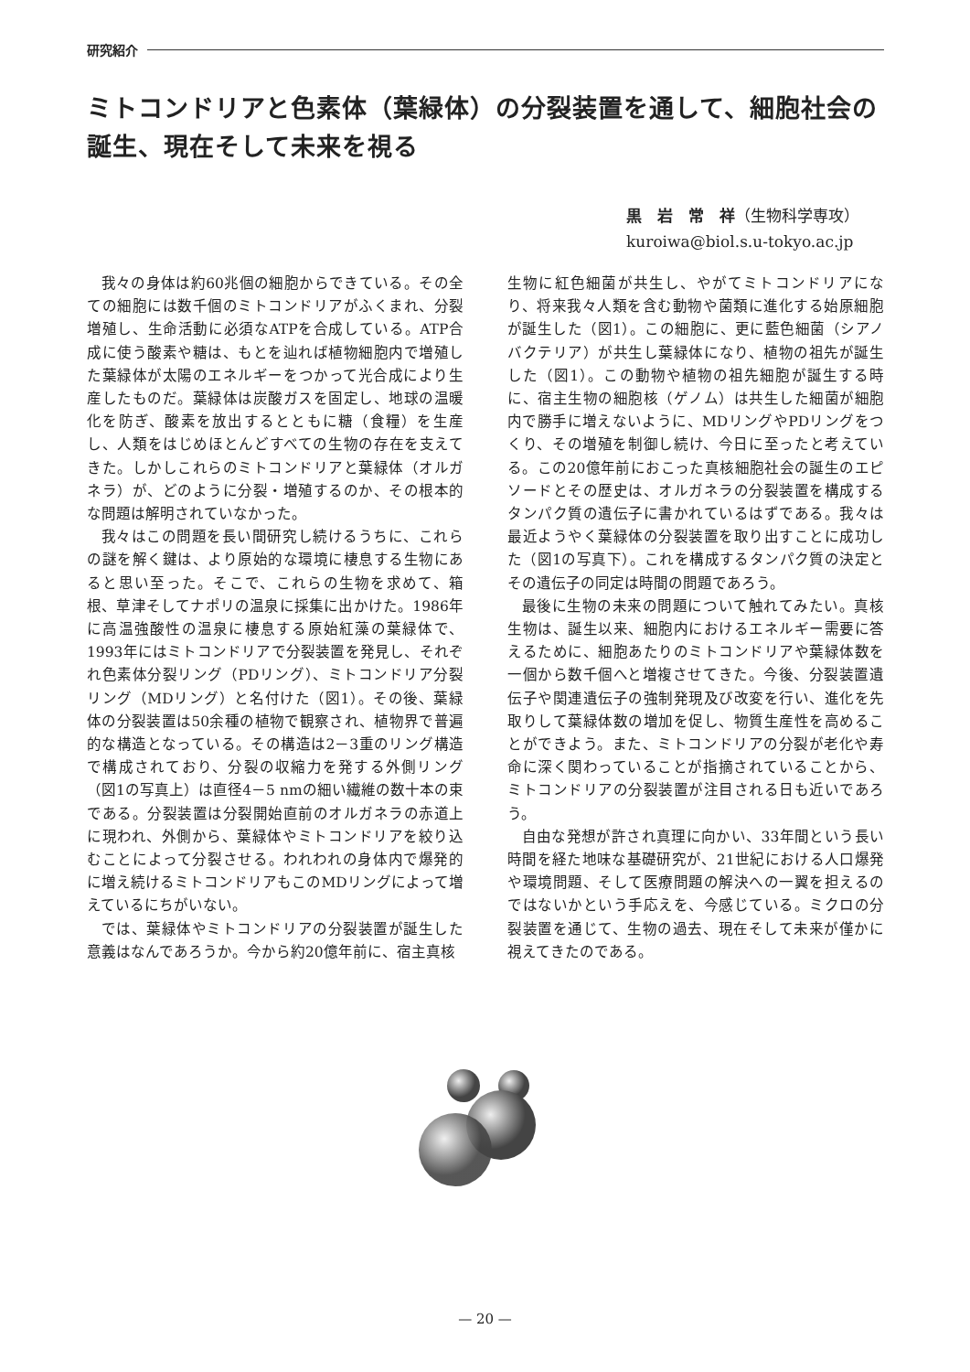研究紹介
ミトコンドリアと色素体（葉緑体）の分裂装置を通して、細胞社会の誕生、現在そして未来を視る
黒　岩　常　祥（生物科学専攻）
kuroiwa@biol.s.u-tokyo.ac.jp
我々の身体は約60兆個の細胞からできている。その全ての細胞には数千個のミトコンドリアがふくまれ、分裂増殖し、生命活動に必須なATPを合成している。ATP合成に使う酸素や糖は、もとを辿れば植物細胞内で増殖した葉緑体が太陽のエネルギーをつかって光合成により生産したものだ。葉緑体は炭酸ガスを固定し、地球の温暖化を防ぎ、酸素を放出するとともに糖（食糧）を生産し、人類をはじめほとんどすべての生物の存在を支えてきた。しかしこれらのミトコンドリアと葉緑体（オルガネラ）が、どのように分裂・増殖するのか、その根本的な問題は解明されていなかった。
我々はこの問題を長い間研究し続けるうちに、これらの謎を解く鍵は、より原始的な環境に棲息する生物にあると思い至った。そこで、これらの生物を求めて、箱根、草津そしてナポリの温泉に採集に出かけた。1986年に高温強酸性の温泉に棲息する原始紅藻の葉緑体で、1993年にはミトコンドリアで分裂装置を発見し、それぞれ色素体分裂リング（PDリング）、ミトコンドリア分裂リング（MDリング）と名付けた（図1）。その後、葉緑体の分裂装置は50余種の植物で観察され、植物界で普遍的な構造となっている。その構造は2－3重のリング構造で構成されており、分裂の収縮力を発する外側リング（図1の写真上）は直径4－5 nmの細い繊維の数十本の束である。分裂装置は分裂開始直前のオルガネラの赤道上に現われ、外側から、葉緑体やミトコンドリアを絞り込むことによって分裂させる。われわれの身体内で爆発的に増え続けるミトコンドリアもこのMDリングによって増えているにちがいない。
では、葉緑体やミトコンドリアの分裂装置が誕生した意義はなんであろうか。今から約20億年前に、宿主真核
生物に紅色細菌が共生し、やがてミトコンドリアになり、将来我々人類を含む動物や菌類に進化する始原細胞が誕生した（図1）。この細胞に、更に藍色細菌（シアノバクテリア）が共生し葉緑体になり、植物の祖先が誕生した（図1）。この動物や植物の祖先細胞が誕生する時に、宿主生物の細胞核（ゲノム）は共生した細菌が細胞内で勝手に増えないように、MDリングやPDリングをつくり、その増殖を制御し続け、今日に至ったと考えている。この20億年前におこった真核細胞社会の誕生のエピソードとその歴史は、オルガネラの分裂装置を構成するタンパク質の遺伝子に書かれているはずである。我々は最近ようやく葉緑体の分裂装置を取り出すことに成功した（図1の写真下）。これを構成するタンパク質の決定とその遺伝子の同定は時間の問題であろう。
最後に生物の未来の問題について触れてみたい。真核生物は、誕生以来、細胞内におけるエネルギー需要に答えるために、細胞あたりのミトコンドリアや葉緑体数を一個から数千個へと増複させてきた。今後、分裂装置遺伝子や関連遺伝子の強制発現及び改変を行い、進化を先取りして葉緑体数の増加を促し、物質生産性を高めることができよう。また、ミトコンドリアの分裂が老化や寿命に深く関わっていることが指摘されていることから、ミトコンドリアの分裂装置が注目される日も近いであろう。
自由な発想が許され真理に向かい、33年間という長い時間を経た地味な基礎研究が、21世紀における人口爆発や環境問題、そして医療問題の解決への一翼を担えるのではないかという手応えを、今感じている。ミクロの分裂装置を通じて、生物の過去、現在そして未来が僅かに視えてきたのである。
— 20 —